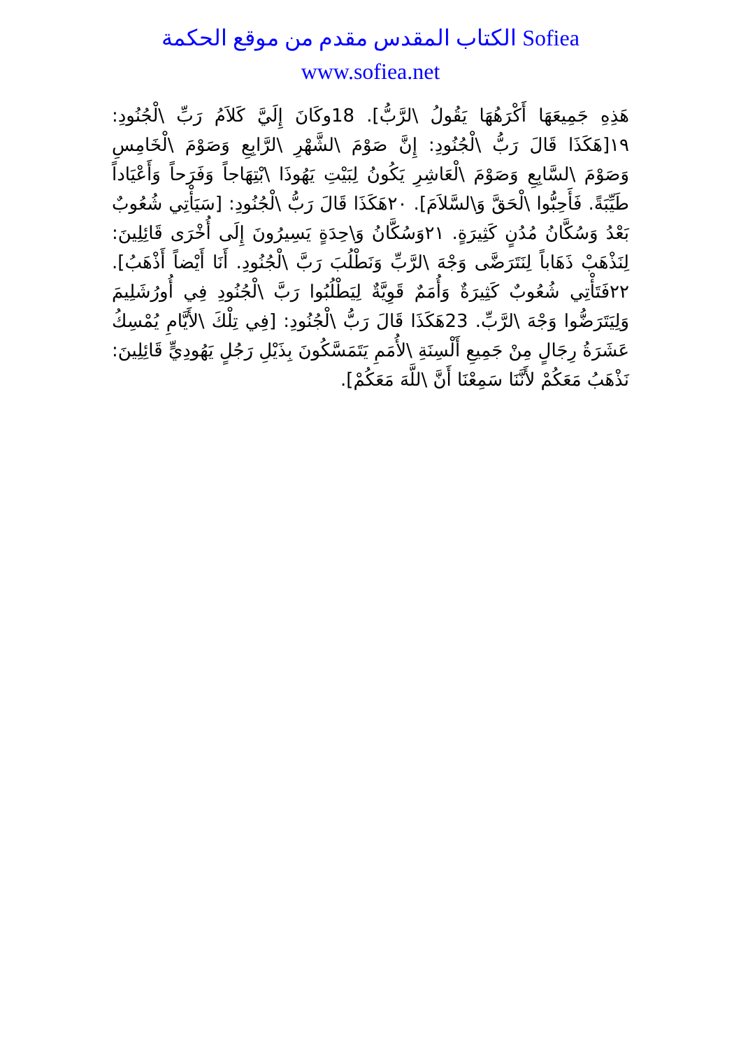الكتاب المقدس مقدم من موقع الحكمة Sofiea
www.sofiea.net
هَذِهِ جَمِيعَهَا أَكْرَهُهَا يَقُولُ \لرَّبُّ]. 18وكَانَ إِلَيَّ كَلاَمُ رَبِّ \لْجُنُودِ: ١٩[هَكَذَا قَالَ رَبُّ \لْجُنُودِ: إِنَّ صَوْمَ \لشَّهْرِ \لرَّابِعِ وَصَوْمَ \لْخَامِسِ وَصَوْمَ \لسَّابِعِ وَصَوْمَ \لْعَاشِرِ يَكُونُ لِبَيْتِ يَهُوذَا \بْتِهَاجاً وَفَرَحاً وَأَعْيَاداً طَيِّبَةً. فَأَحِبُّوا \لْحَقَّ وَ\لسَّلاَمَ]. ٢٠هَكَذَا قَالَ رَبُّ \لْجُنُودِ: [سَيَأْتِي شُعُوبٌ بَعْدُ وَسُكَّانُ مُدُنٍ كَثِيرَةٍ. ٢١وَسُكَّانُ وَ\حِدَةٍ يَسِيرُونَ إِلَى أُخْرَى قَائِلِينَ: لِنَذْهَبْ ذَهَاباً لِنَتَرَضَّى وَجْهَ \لرَّبِّ وَنَطْلُبَ رَبَّ \لْجُنُودِ. أَنَا أَيْضاً أَذْهَبُ]. ٢٢فَتَأْتِي شُعُوبٌ كَثِيرَةٌ وَأُمَمٌ قَوِيَّةٌ لِيَطْلُبُوا رَبَّ \لْجُنُودِ فِي أُورُشَلِيمَ وَلِيَتَرَضُّوا وَجْهَ \لرَّبِّ. 23هَكَذَا قَالَ رَبُّ \لْجُنُودِ: [فِي تِلْكَ \لأَيَّامِ يُمْسِكُ عَشَرَةُ رِجَالٍ مِنْ جَمِيعِ أَلْسِنَةِ \لأُمَمِ يَتَمَسَّكُونَ بِذَيْلِ رَجُلٍ يَهُودِيٍّ قَائِلِينَ: نَذْهَبُ مَعَكُمْ لأَنَّنَا سَمِعْنَا أَنَّ \للَّهَ مَعَكُمْ].